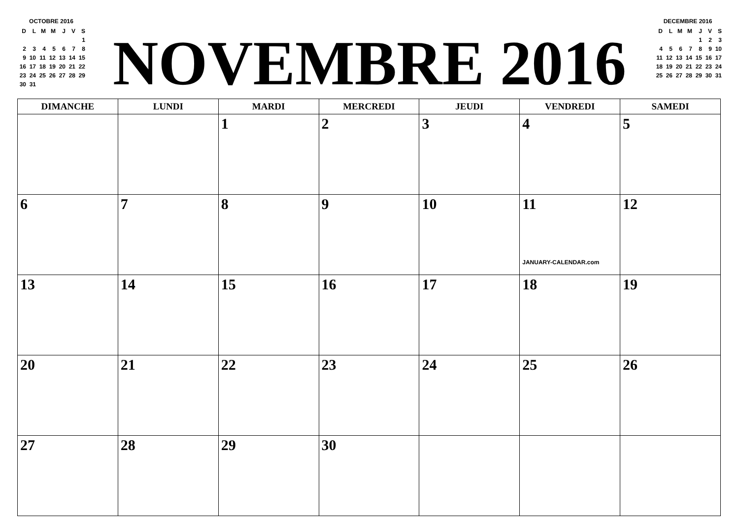OCTOBRE 2016
| D | L | M | M | J | V | S |
| | | | | | | 1 |
| 2 | 3 | 4 | 5 | 6 | 7 | 8 |
| 9 | 10 | 11 | 12 | 13 | 14 | 15 |
| 16 | 17 | 18 | 19 | 20 | 21 | 22 |
| 23 | 24 | 25 | 26 | 27 | 28 | 29 |
| 30 | 31 | | | | | |
NOVEMBRE 2016
DECEMBRE 2016
| D | L | M | M | J | V | S |
| | | | | 1 | 2 | 3 |
| 4 | 5 | 6 | 7 | 8 | 9 | 10 |
| 11 | 12 | 13 | 14 | 15 | 16 | 17 |
| 18 | 19 | 20 | 21 | 22 | 23 | 24 |
| 25 | 26 | 27 | 28 | 29 | 30 | 31 |
| DIMANCHE | LUNDI | MARDI | MERCREDI | JEUDI | VENDREDI | SAMEDI |
| --- | --- | --- | --- | --- | --- | --- |
| | | 1 | 2 | 3 | 4 | 5 |
| 6 | 7 | 8 | 9 | 10 | 11 JANUARY-CALENDAR.com | 12 |
| 13 | 14 | 15 | 16 | 17 | 18 | 19 |
| 20 | 21 | 22 | 23 | 24 | 25 | 26 |
| 27 | 28 | 29 | 30 | | | |